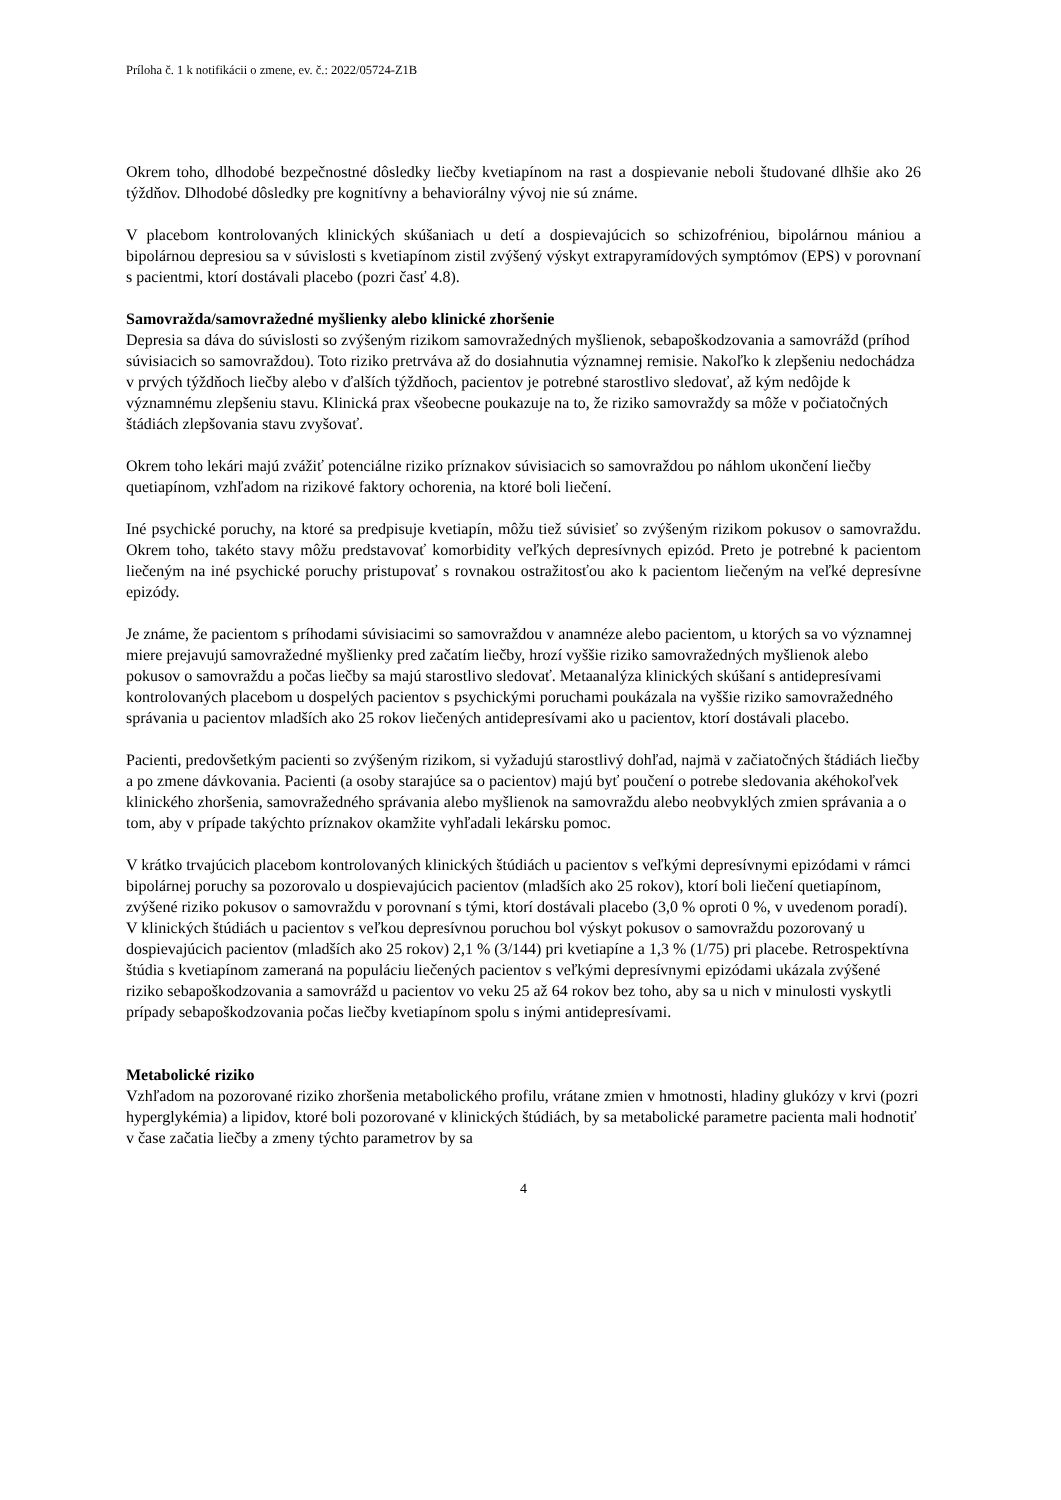Príloha č. 1 k notifikácii o zmene, ev. č.: 2022/05724-Z1B
Okrem toho, dlhodobé bezpečnostné dôsledky liečby kvetiapínom na rast a dospievanie neboli študované dlhšie ako 26 týždňov. Dlhodobé dôsledky pre kognitívny a behaviorálny vývoj nie sú známe.
V placebom kontrolovaných klinických skúšaniach u detí a dospievajúcich so schizofréniou, bipolárnou mániou a bipolárnou depresiou sa v súvislosti s kvetiapínom zistil zvýšený výskyt extrapyramídových symptómov (EPS) v porovnaní s pacientmi, ktorí dostávali placebo (pozri časť 4.8).
Samovražda/samovražedné myšlienky alebo klinické zhoršenie
Depresia sa dáva do súvislosti so zvýšeným rizikom samovražedných myšlienok, sebapoškodzovania a samovrážd (príhod súvisiacich so samovraždou). Toto riziko pretrváva až do dosiahnutia významnej remisie. Nakoľko k zlepšeniu nedochádza v prvých týždňoch liečby alebo v ďalších týždňoch, pacientov je potrebné starostlivo sledovať, až kým nedôjde k významnému zlepšeniu stavu. Klinická prax všeobecne poukazuje na to, že riziko samovraždy sa môže v počiatočných štádiách zlepšovania stavu zvyšovať.
Okrem toho lekári majú zvážiť potenciálne riziko príznakov súvisiacich so samovraždou po náhlom ukončení liečby quetiapínom, vzhľadom na rizikové faktory ochorenia, na ktoré boli liečení.
Iné psychické poruchy, na ktoré sa predpisuje kvetiapín, môžu tiež súvisieť so zvýšeným rizikom pokusov o samovraždu. Okrem toho, takéto stavy môžu predstavovať komorbidity veľkých depresívnych epizód. Preto je potrebné k pacientom liečeným na iné psychické poruchy pristupovať s rovnakou ostražitosťou ako k pacientom liečeným na veľké depresívne epizódy.
Je známe, že pacientom s príhodami súvisiacimi so samovraždou v anamnéze alebo pacientom, u ktorých sa vo významnej miere prejavujú samovražedné myšlienky pred začatím liečby, hrozí vyššie riziko samovražedných myšlienok alebo pokusov o samovraždu a počas liečby sa majú starostlivo sledovať. Metaanalýza klinických skúšaní s antidepresívami kontrolovaných placebom u dospelých pacientov s psychickými poruchami poukázala na vyššie riziko samovražedného správania u pacientov mladších ako 25 rokov liečených antidepresívami ako u pacientov, ktorí dostávali placebo.
Pacienti, predovšetkým pacienti so zvýšeným rizikom, si vyžadujú starostlivý dohľad, najmä v začiatočných štádiách liečby a po zmene dávkovania. Pacienti (a osoby starajúce sa o pacientov) majú byť poučení o potrebe sledovania akéhokoľvek klinického zhoršenia, samovražedného správania alebo myšlienok na samovraždu alebo neobvyklých zmien správania a o tom, aby v prípade takýchto príznakov okamžite vyhľadali lekársku pomoc.
V krátko trvajúcich placebom kontrolovaných klinických štúdiách u pacientov s veľkými depresívnymi epizódami v rámci bipolárnej poruchy sa pozorovalo u dospievajúcich pacientov (mladších ako 25 rokov), ktorí boli liečení quetiapínom, zvýšené riziko pokusov o samovraždu v porovnaní s tými, ktorí dostávali placebo (3,0 % oproti 0 %, v uvedenom poradí). V klinických štúdiách u pacientov s veľkou depresívnou poruchou bol výskyt pokusov o samovraždu pozorovaný u dospievajúcich pacientov (mladších ako 25 rokov) 2,1 % (3/144) pri kvetiapíne a 1,3 % (1/75) pri placebe. Retrospektívna štúdia s kvetiapínom zameraná na populáciu liečených pacientov s veľkými depresívnymi epizódami ukázala zvýšené riziko sebapoškodzovania a samovrážd u pacientov vo veku 25 až 64 rokov bez toho, aby sa u nich v minulosti vyskytli prípady sebapoškodzovania počas liečby kvetiapínom spolu s inými antidepresívami.
Metabolické riziko
Vzhľadom na pozorované riziko zhoršenia metabolického profilu, vrátane zmien v hmotnosti, hladiny glukózy v krvi (pozri hyperglykémia) a lipidov, ktoré boli pozorované v klinických štúdiách, by sa metabolické parametre pacienta mali hodnotiť v čase začatia liečby a zmeny týchto parametrov by sa
4